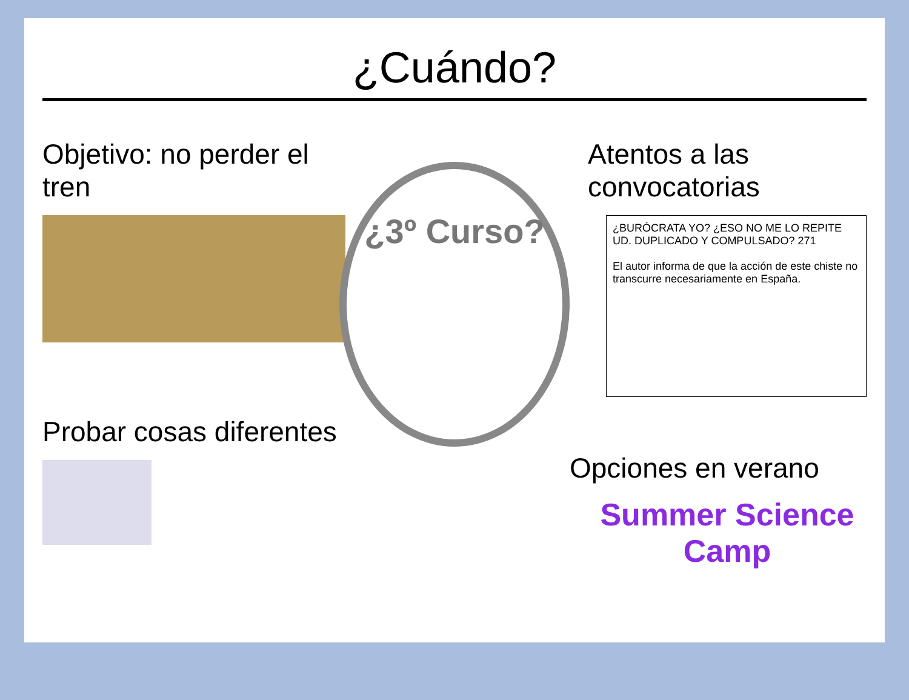¿Cuándo?
Objetivo: no perder el tren
Probar cosas diferentes
¿3º Curso?
Atentos a las convocatorias
¿BURÓCRATA YO? ¿ESO NO ME LO REPITE UD. DUPLICADO Y COMPULSADO? 271
El autor informa de que la acción de este chiste no transcurre necesariamente en España.
Opciones en verano
Summer Science Camp